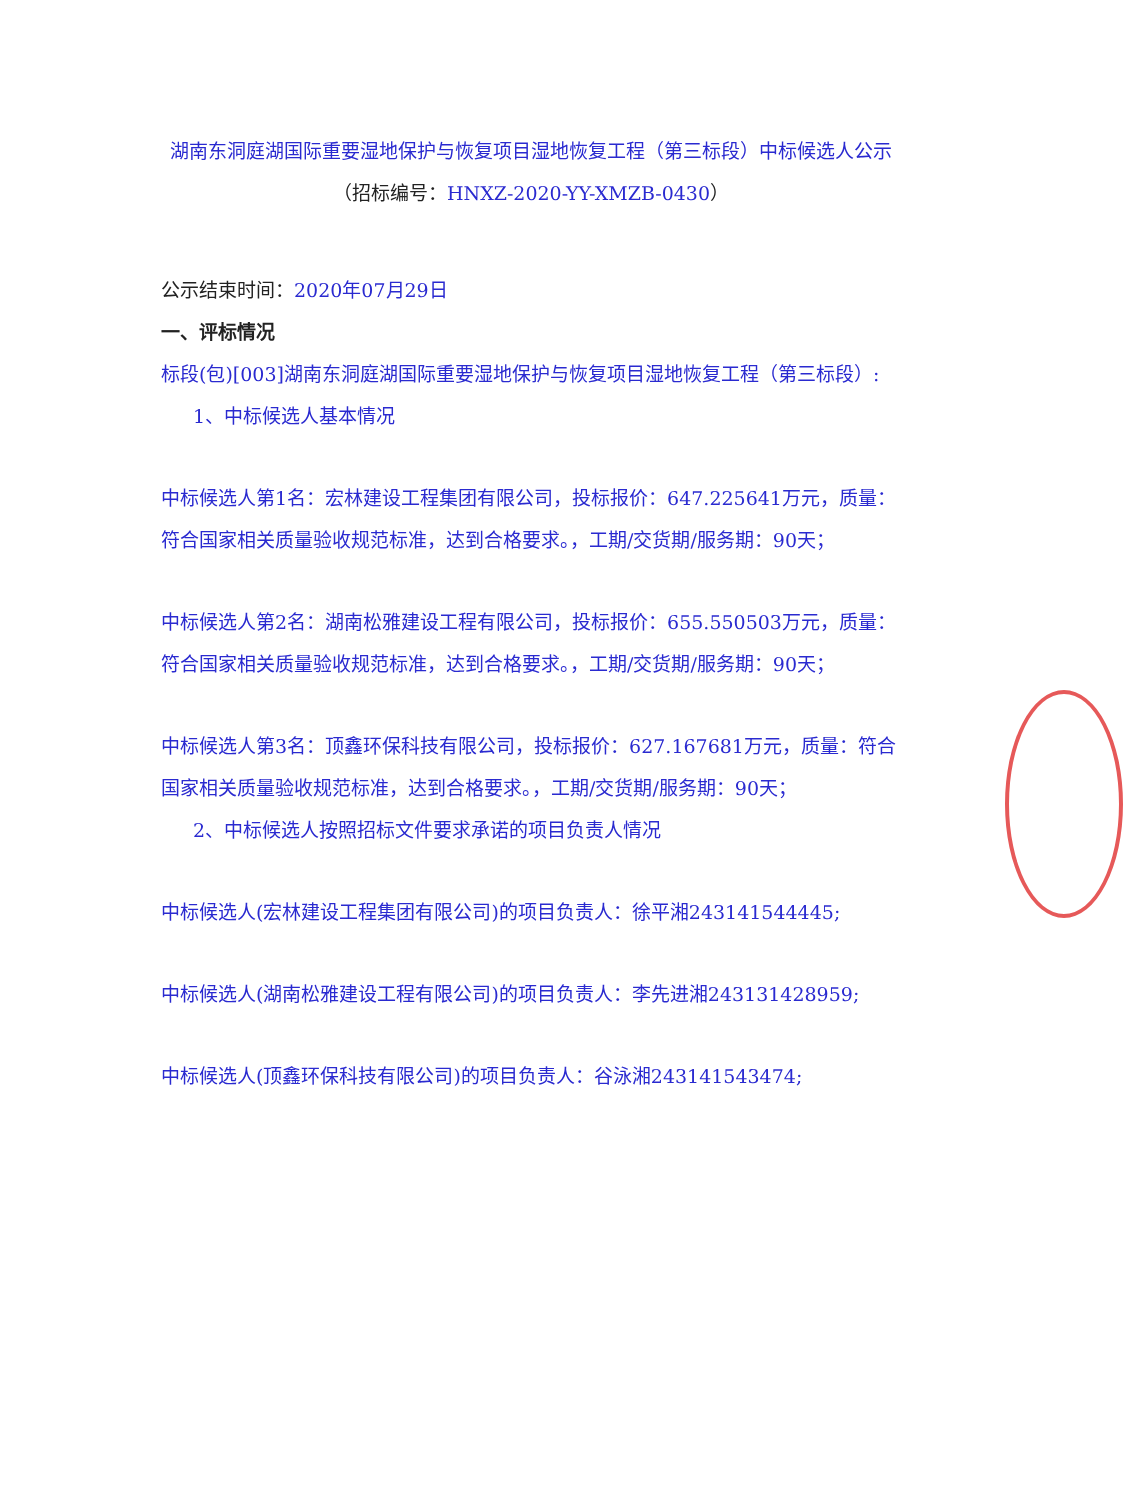湖南东洞庭湖国际重要湿地保护与恢复项目湿地恢复工程（第三标段）中标候选人公示
（招标编号：HNXZ-2020-YY-XMZB-0430）
公示结束时间：2020年07月29日
一、评标情况
标段(包)[003]湖南东洞庭湖国际重要湿地保护与恢复项目湿地恢复工程（第三标段）:
1、中标候选人基本情况
中标候选人第1名：宏林建设工程集团有限公司，投标报价：647.225641万元，质量：符合国家相关质量验收规范标准，达到合格要求。，工期/交货期/服务期：90天；
中标候选人第2名：湖南松雅建设工程有限公司，投标报价：655.550503万元，质量：符合国家相关质量验收规范标准，达到合格要求。，工期/交货期/服务期：90天；
中标候选人第3名：顶鑫环保科技有限公司，投标报价：627.167681万元，质量：符合国家相关质量验收规范标准，达到合格要求。，工期/交货期/服务期：90天；
2、中标候选人按照招标文件要求承诺的项目负责人情况
中标候选人(宏林建设工程集团有限公司)的项目负责人：徐平湘243141544445;
中标候选人(湖南松雅建设工程有限公司)的项目负责人：李先进湘243131428959;
中标候选人(顶鑫环保科技有限公司)的项目负责人：谷泳湘243141543474;